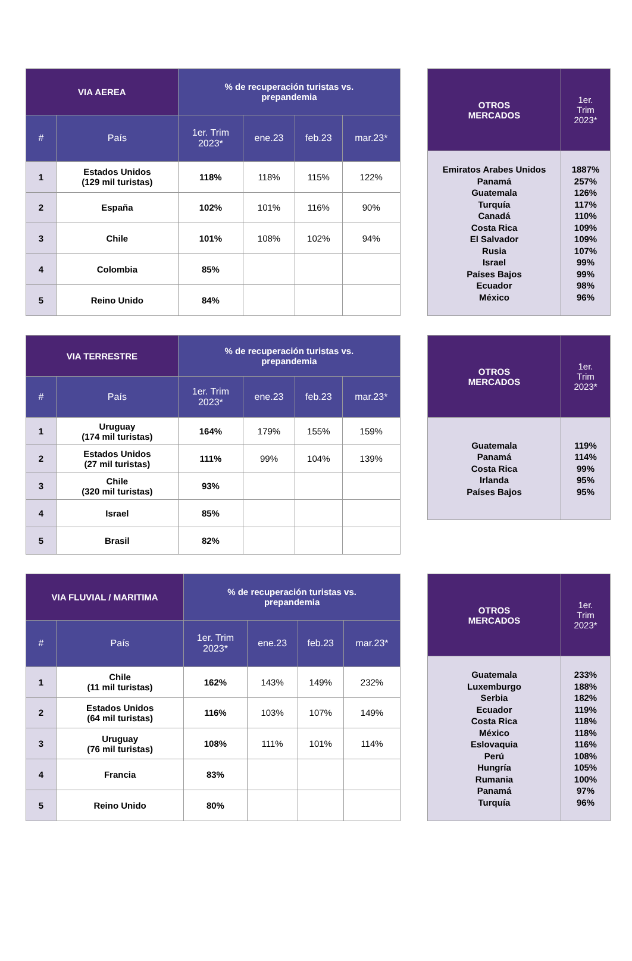| VIA AEREA | | % de recuperación turistas vs. prepandemia | | | |
| --- | --- | --- | --- | --- | --- |
| # | País | 1er. Trim 2023* | ene.23 | feb.23 | mar.23* |
| 1 | Estados Unidos (129 mil turistas) | 118% | 118% | 115% | 122% |
| 2 | España | 102% | 101% | 116% | 90% |
| 3 | Chile | 101% | 108% | 102% | 94% |
| 4 | Colombia | 85% | | | |
| 5 | Reino Unido | 84% | | | |
| OTROS MERCADOS | 1er. Trim 2023* |
| --- | --- |
| Emiratos Arabes Unidos Panamá Guatemala Turquía Canadá Costa Rica El Salvador Rusia Israel Países Bajos Ecuador México | 1887% 257% 126% 117% 110% 109% 109% 107% 99% 99% 98% 96% |
| VIA TERRESTRE | | % de recuperación turistas vs. prepandemia | | | |
| --- | --- | --- | --- | --- | --- |
| # | País | 1er. Trim 2023* | ene.23 | feb.23 | mar.23* |
| 1 | Uruguay (174 mil turistas) | 164% | 179% | 155% | 159% |
| 2 | Estados Unidos (27 mil turistas) | 111% | 99% | 104% | 139% |
| 3 | Chile (320 mil turistas) | 93% | | | |
| 4 | Israel | 85% | | | |
| 5 | Brasil | 82% | | | |
| OTROS MERCADOS | 1er. Trim 2023* |
| --- | --- |
| Guatemala Panamá Costa Rica Irlanda Países Bajos | 119% 114% 99% 95% 95% |
| VIA FLUVIAL / MARITIMA | | % de recuperación turistas vs. prepandemia | | | |
| --- | --- | --- | --- | --- | --- |
| # | País | 1er. Trim 2023* | ene.23 | feb.23 | mar.23* |
| 1 | Chile (11 mil turistas) | 162% | 143% | 149% | 232% |
| 2 | Estados Unidos (64 mil turistas) | 116% | 103% | 107% | 149% |
| 3 | Uruguay (76 mil turistas) | 108% | 111% | 101% | 114% |
| 4 | Francia | 83% | | | |
| 5 | Reino Unido | 80% | | | |
| OTROS MERCADOS | 1er. Trim 2023* |
| --- | --- |
| Guatemala Luxemburgo Serbia Ecuador Costa Rica México Eslovaquia Perú Hungría Rumania Panamá Turquía | 233% 188% 182% 119% 118% 118% 116% 108% 105% 100% 97% 96% |